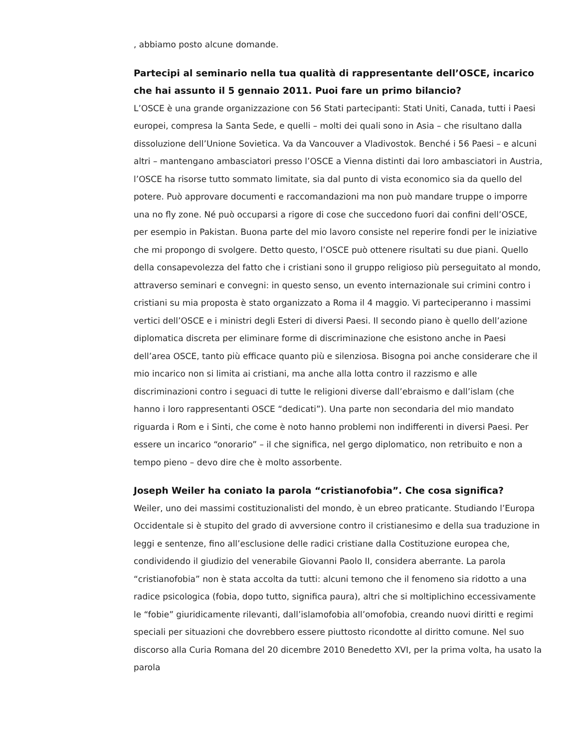, abbiamo posto alcune domande.
Partecipi al seminario nella tua qualità di rappresentante dell’OSCE, incarico che hai assunto il 5 gennaio 2011. Puoi fare un primo bilancio?
L’OSCE è una grande organizzazione con 56 Stati partecipanti: Stati Uniti, Canada, tutti i Paesi europei, compresa la Santa Sede, e quelli – molti dei quali sono in Asia – che risultano dalla dissoluzione dell’Unione Sovietica. Va da Vancouver a Vladivostok. Benché i 56 Paesi – e alcuni altri – mantengano ambasciatori presso l’OSCE a Vienna distinti dai loro ambasciatori in Austria, l’OSCE ha risorse tutto sommato limitate, sia dal punto di vista economico sia da quello del potere. Può approvare documenti e raccomandazioni ma non può mandare truppe o imporre una no fly zone. Né può occuparsi a rigore di cose che succedono fuori dai confini dell’OSCE, per esempio in Pakistan. Buona parte del mio lavoro consiste nel reperire fondi per le iniziative che mi propongo di svolgere. Detto questo, l’OSCE può ottenere risultati su due piani. Quello della consapevolezza del fatto che i cristiani sono il gruppo religioso più perseguitato al mondo, attraverso seminari e convegni: in questo senso, un evento internazionale sui crimini contro i cristiani su mia proposta è stato organizzato a Roma il 4 maggio. Vi parteciperanno i massimi vertici dell’OSCE e i ministri degli Esteri di diversi Paesi. Il secondo piano è quello dell’azione diplomatica discreta per eliminare forme di discriminazione che esistono anche in Paesi dell’area OSCE, tanto più efficace quanto più e silenziosa. Bisogna poi anche considerare che il mio incarico non si limita ai cristiani, ma anche alla lotta contro il razzismo e alle discriminazioni contro i seguaci di tutte le religioni diverse dall’ebraismo e dall’islam (che hanno i loro rappresentanti OSCE “dedicati”). Una parte non secondaria del mio mandato riguarda i Rom e i Sinti, che come è noto hanno problemi non indifferenti in diversi Paesi. Per essere un incarico “onorario” – il che significa, nel gergo diplomatico, non retribuito e non a tempo pieno – devo dire che è molto assorbente.
Joseph Weiler ha coniato la parola “cristianofobia”. Che cosa significa?
Weiler, uno dei massimi costituzionalisti del mondo, è un ebreo praticante. Studiando l’Europa Occidentale si è stupito del grado di avversione contro il cristianesimo e della sua traduzione in leggi e sentenze, fino all’esclusione delle radici cristiane dalla Costituzione europea che, condividendo il giudizio del venerabile Giovanni Paolo II, considera aberrante. La parola “cristianofobia” non è stata accolta da tutti: alcuni temono che il fenomeno sia ridotto a una radice psicologica (fobia, dopo tutto, significa paura), altri che si moltiplichino eccessivamente le “fobie” giuridicamente rilevanti, dall’islamofobia all’omofobia, creando nuovi diritti e regimi speciali per situazioni che dovrebbero essere piuttosto ricondotte al diritto comune. Nel suo discorso alla Curia Romana del 20 dicembre 2010 Benedetto XVI, per la prima volta, ha usato la parola